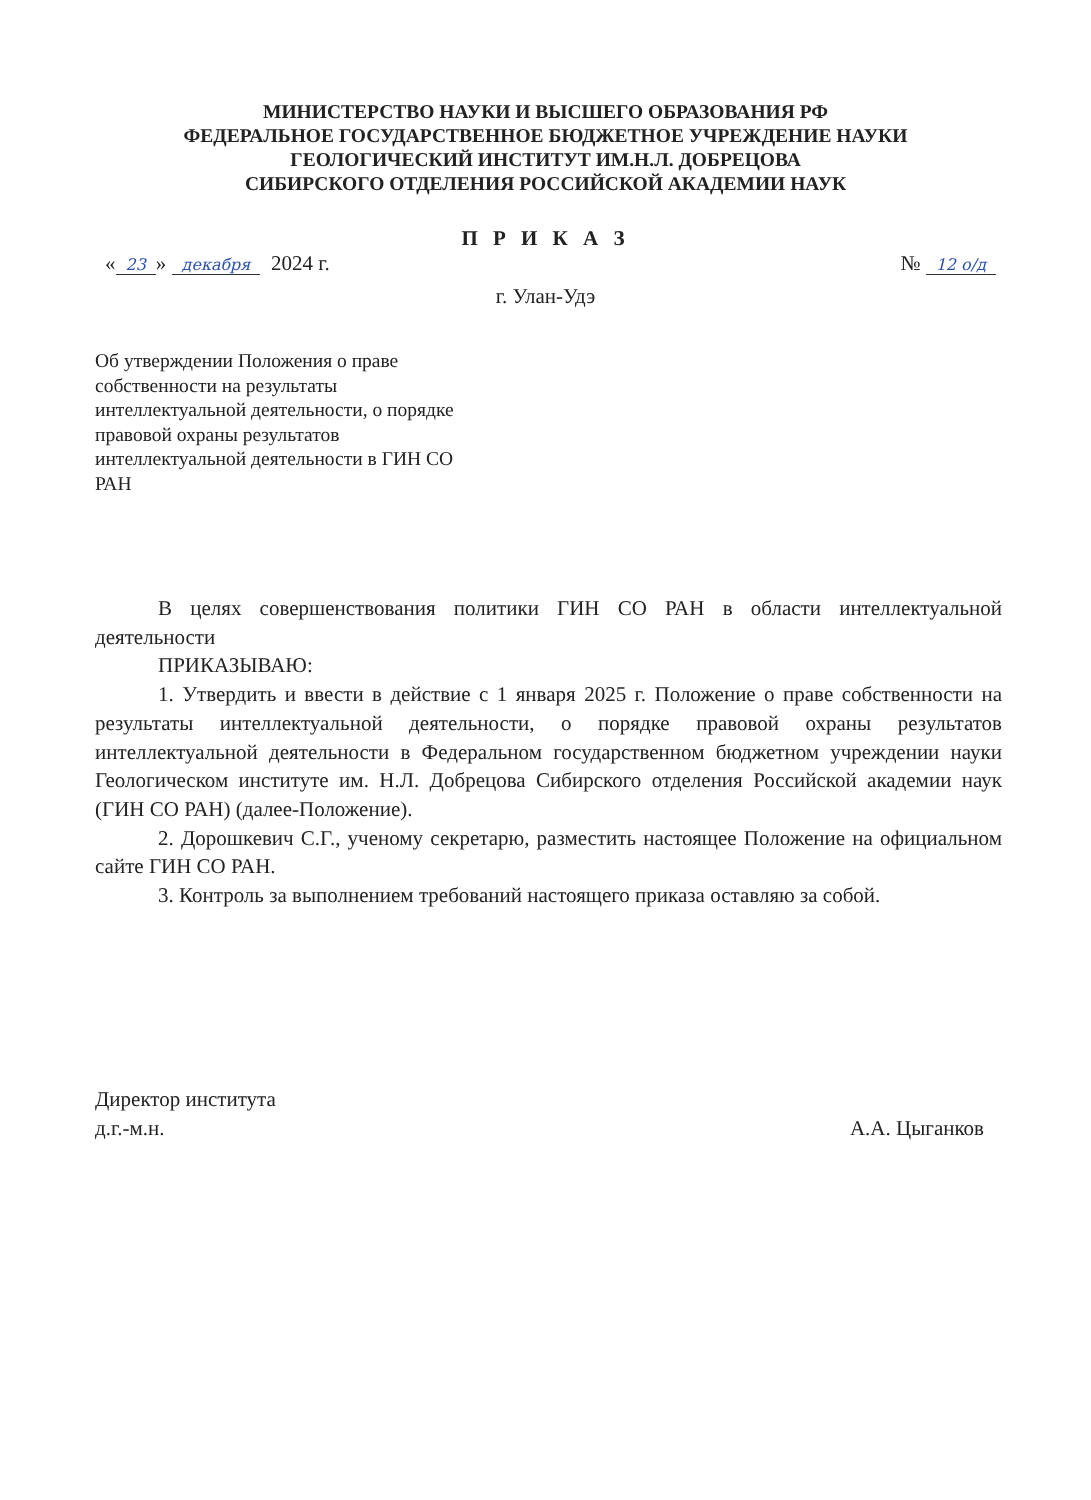МИНИСТЕРСТВО НАУКИ И ВЫСШЕГО ОБРАЗОВАНИЯ РФ
ФЕДЕРАЛЬНОЕ ГОСУДАРСТВЕННОЕ БЮДЖЕТНОЕ УЧРЕЖДЕНИЕ НАУКИ
ГЕОЛОГИЧЕСКИЙ ИНСТИТУТ ИМ.Н.Л. ДОБРЕЦОВА
СИБИРСКОГО ОТДЕЛЕНИЯ РОССИЙСКОЙ АКАДЕМИИ НАУК
П Р И К А З
« 23 » декабря 2024 г. № 12 о/д
г. Улан-Удэ
Об утверждении Положения о праве собственности на результаты интеллектуальной деятельности, о порядке правовой охраны результатов интеллектуальной деятельности в ГИН СО РАН
В целях совершенствования политики ГИН СО РАН в области интеллектуальной деятельности
ПРИКАЗЫВАЮ:
1. Утвердить и ввести в действие с 1 января 2025 г. Положение о праве собственности на результаты интеллектуальной деятельности, о порядке правовой охраны результатов интеллектуальной деятельности в Федеральном государственном бюджетном учреждении науки Геологическом институте им. Н.Л. Добрецова Сибирского отделения Российской академии наук (ГИН СО РАН) (далее-Положение).
2. Дорошкевич С.Г., ученому секретарю, разместить настоящее Положение на официальном сайте ГИН СО РАН.
3. Контроль за выполнением требований настоящего приказа оставляю за собой.
Директор института
д.г.-м.н.
А.А. Цыганков